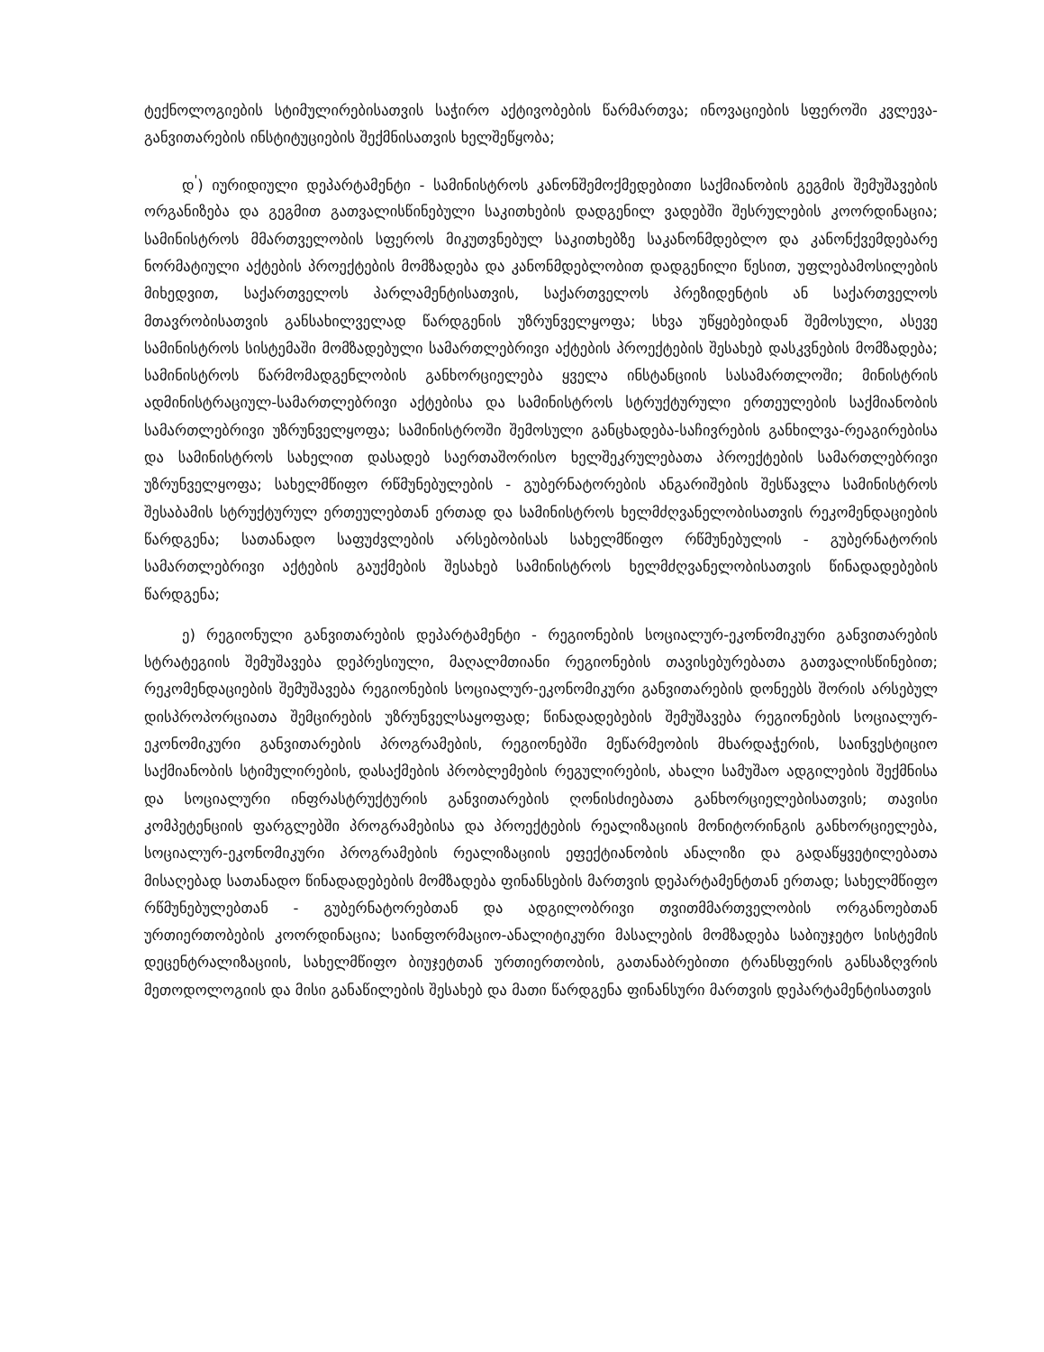ტექნოლოგიების სტიმულირებისათვის საჭირო აქტივობების წარმართვა; ინოვაციების სფეროში კვლევა-განვითარების ინსტიტუციების შექმნისათვის ხელშეწყობა;
დ<sup>'</sup>) იურიდიული დეპარტამენტი - სამინისტროს კანონშემოქმედებითი საქმიანობის გეგმის შემუშავების ორგანიზება და გეგმით გათვალისწინებული საკითხების დადგენილ ვადებში შესრულების კოორდინაცია; სამინისტროს მმართველობის სფეროს მიკუთვნებულ საკითხებზე საკანონმდებლო და კანონქვემდებარე ნორმატიული აქტების პროექტების მომზადება და კანონმდებლობით დადგენილი წესით, უფლებამოსილების მიხედვით, საქართველოს პარლამენტისათვის, საქართველოს პრეზიდენტის ან საქართველოს მთავრობისათვის განსახილველად წარდგენის უზრუნველყოფა; სხვა უწყებებიდან შემოსული, ასევე სამინისტროს სისტემაში მომზადებული სამართლებრივი აქტების პროექტების შესახებ დასკვნების მომზადება; სამინისტროს წარმომადგენლობის განხორციელება ყველა ინსტანციის სასამართლოში; მინისტრის ადმინისტრაციულ-სამართლებრივი აქტებისა და სამინისტროს სტრუქტურული ერთეულების საქმიანობის სამართლებრივი უზრუნველყოფა; სამინისტროში შემოსული განცხადება-საჩივრების განხილვა-რეაგირებისა და სამინისტროს სახელით დასადებ საერთაშორისო ხელშეკრულებათა პროექტების სამართლებრივი უზრუნველყოფა; სახელმწიფო რწმუნებულების - გუბერნატორების ანგარიშების შესწავლა სამინისტროს შესაბამის სტრუქტურულ ერთეულებთან ერთად და სამინისტროს ხელმძღვანელობისათვის რეკომენდაციების წარდგენა; სათანადო საფუძვლების არსებობისას სახელმწიფო რწმუნებულის - გუბერნატორის სამართლებრივი აქტების გაუქმების შესახებ სამინისტროს ხელმძღვანელობისათვის წინადადებების წარდგენა;
ე) რეგიონული განვითარების დეპარტამენტი - რეგიონების სოციალურ-ეკონომიკური განვითარების სტრატეგიის შემუშავება დეპრესიული, მაღალმთიანი რეგიონების თავისებურებათა გათვალისწინებით; რეკომენდაციების შემუშავება რეგიონების სოციალურ-ეკონომიკური განვითარების დონეებს შორის არსებულ დისპროპორციათა შემცირების უზრუნველსაყოფად; წინადადებების შემუშავება რეგიონების სოციალურ-ეკონომიკური განვითარების პროგრამების, რეგიონებში მეწარმეობის მხარდაჭერის, საინვესტიციო საქმიანობის სტიმულირების, დასაქმების პრობლემების რეგულირების, ახალი სამუშაო ადგილების შექმნისა და სოციალური ინფრასტრუქტურის განვითარების ღონისძიებათა განხორციელებისათვის; თავისი კომპეტენციის ფარგლებში პროგრამებისა და პროექტების რეალიზაციის მონიტორინგის განხორციელება, სოციალურ-ეკონომიკური პროგრამების რეალიზაციის ეფექტიანობის ანალიზი და გადაწყვეტილებათა მისაღებად სათანადო წინადადებების მომზადება ფინანსების მართვის დეპარტამენტთან ერთად; სახელმწიფო რწმუნებულებთან - გუბერნატორებთან და ადგილობრივი თვითმმართველობის ორგანოებთან ურთიერთობების კოორდინაცია; საინფორმაციო-ანალიტიკური მასალების მომზადება საბიუჯეტო სისტემის დეცენტრალიზაციის, სახელმწიფო ბიუჯეტთან ურთიერთობის, გათანაბრებითი ტრანსფერის განსაზღვრის მეთოდოლოგიის და მისი განაწილების შესახებ და მათი წარდგენა ფინანსური მართვის დეპარტამენტისათვის